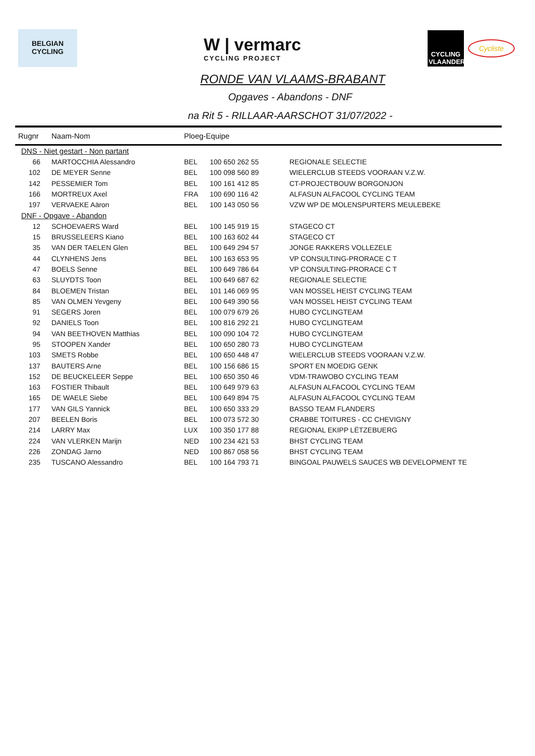BELGIAN
CYCLING
W | vermarc
CYCLING PROJECT
CYCLING
VLAANDEREN
Cycliste
RONDE VAN VLAAMS-BRABANT
Opgaves - Abandons - DNF
na Rit 5 - RILLAAR-AARSCHOT 31/07/2022 -
| Rugnr | Naam-Nom | Ploeg-Equipe | | |
| --- | --- | --- | --- | --- |
| DNS - Niet gestart - Non partant | | | | |
| 66 | MARTOCCHIA Alessandro | BEL | 100 650 262 55 | REGIONALE SELECTIE |
| 102 | DE MEYER Senne | BEL | 100 098 560 89 | WIELERCLUB STEEDS VOORAAN V.Z.W. |
| 142 | PESSEMIER Tom | BEL | 100 161 412 85 | CT-PROJECTBOUW BORGONJON |
| 166 | MORTREUX Axel | FRA | 100 690 116 42 | ALFASUN ALFACOOL CYCLING TEAM |
| 197 | VERVAEKE Aäron | BEL | 100 143 050 56 | VZW WP DE MOLENSPURTERS MEULEBEKE |
| DNF - Opgave - Abandon | | | | |
| 12 | SCHOEVAERS Ward | BEL | 100 145 919 15 | STAGECO CT |
| 15 | BRUSSELEERS Kiano | BEL | 100 163 602 44 | STAGECO CT |
| 35 | VAN DER TAELEN Glen | BEL | 100 649 294 57 | JONGE RAKKERS VOLLEZELE |
| 44 | CLYNHENS Jens | BEL | 100 163 653 95 | VP CONSULTING-PRORACE C T |
| 47 | BOELS Senne | BEL | 100 649 786 64 | VP CONSULTING-PRORACE C T |
| 63 | SLUYDTS Toon | BEL | 100 649 687 62 | REGIONALE SELECTIE |
| 84 | BLOEMEN Tristan | BEL | 101 146 069 95 | VAN MOSSEL HEIST CYCLING TEAM |
| 85 | VAN OLMEN Yevgeny | BEL | 100 649 390 56 | VAN MOSSEL HEIST CYCLING TEAM |
| 91 | SEGERS Joren | BEL | 100 079 679 26 | HUBO CYCLINGTEAM |
| 92 | DANIELS Toon | BEL | 100 816 292 21 | HUBO CYCLINGTEAM |
| 94 | VAN BEETHOVEN Matthias | BEL | 100 090 104 72 | HUBO CYCLINGTEAM |
| 95 | STOOPEN Xander | BEL | 100 650 280 73 | HUBO CYCLINGTEAM |
| 103 | SMETS Robbe | BEL | 100 650 448 47 | WIELERCLUB STEEDS VOORAAN V.Z.W. |
| 137 | BAUTERS Arne | BEL | 100 156 686 15 | SPORT EN MOEDIG GENK |
| 152 | DE BEUCKELEER Seppe | BEL | 100 650 350 46 | VDM-TRAWOBO CYCLING TEAM |
| 163 | FOSTIER Thibault | BEL | 100 649 979 63 | ALFASUN ALFACOOL CYCLING TEAM |
| 165 | DE WAELE Siebe | BEL | 100 649 894 75 | ALFASUN ALFACOOL CYCLING TEAM |
| 177 | VAN GILS Yannick | BEL | 100 650 333 29 | BASSO TEAM FLANDERS |
| 207 | BEELEN Boris | BEL | 100 073 572 30 | CRABBE TOITURES - CC CHEVIGNY |
| 214 | LARRY Max | LUX | 100 350 177 88 | REGIONAL EKIPP LËTZEBUERG |
| 224 | VAN VLERKEN Marijn | NED | 100 234 421 53 | BHST CYCLING TEAM |
| 226 | ZONDAG Jarno | NED | 100 867 058 56 | BHST CYCLING TEAM |
| 235 | TUSCANO Alessandro | BEL | 100 164 793 71 | BINGOAL PAUWELS SAUCES WB DEVELOPMENT TE |